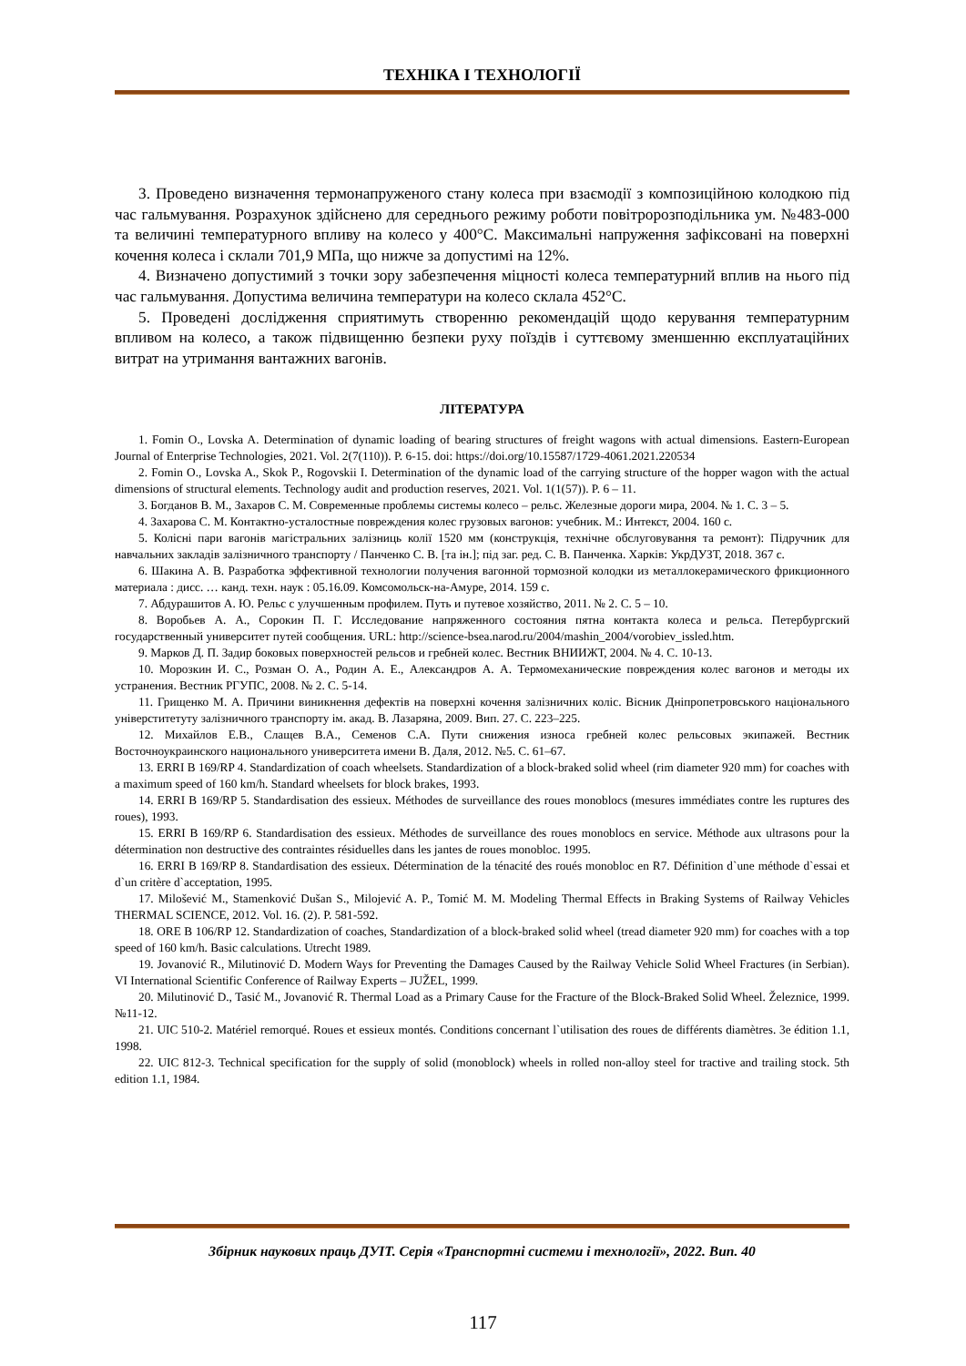ТЕХНІКА І ТЕХНОЛОГІЇ
3. Проведено визначення термонапруженого стану колеса при взаємодії з композиційною колодкою під час гальмування. Розрахунок здійснено для середнього режиму роботи повітророзподільника ум. №483-000 та величині температурного впливу на колесо у 400°С. Максимальні напруження зафіксовані на поверхні кочення колеса і склали 701,9 МПа, що нижче за допустимі на 12%.
4. Визначено допустимий з точки зору забезпечення міцності колеса температурний вплив на нього під час гальмування. Допустима величина температури на колесо склала 452°С.
5. Проведені дослідження сприятимуть створенню рекомендацій щодо керування температурним впливом на колесо, а також підвищенню безпеки руху поїздів і суттєвому зменшенню експлуатаційних витрат на утримання вантажних вагонів.
ЛІТЕРАТУРА
1. Fomin O., Lovska A. Determination of dynamic loading of bearing structures of freight wagons with actual dimensions. Eastern-European Journal of Enterprise Technologies, 2021. Vol. 2(7(110)). P. 6-15. doi: https://doi.org/10.15587/1729-4061.2021.220534
2. Fomin O., Lovska A., Skok P., Rogovskii I. Determination of the dynamic load of the carrying structure of the hopper wagon with the actual dimensions of structural elements. Technology audit and production reserves, 2021. Vol. 1(1(57)). P. 6 – 11.
3. Богданов В. М., Захаров С. М. Современные проблемы системы колесо – рельс. Железные дороги мира, 2004. № 1. С. 3 – 5.
4. Захарова С. М. Контактно-усталостные повреждения колес грузовых вагонов: учебник. М.: Интекст, 2004. 160 с.
5. Колісні пари вагонів магістральних залізниць колії 1520 мм (конструкція, технічне обслуговування та ремонт): Підручник для навчальних закладів залізничного транспорту / Панченко С. В. [та ін.]; під заг. ред. С. В. Панченка. Харків: УкрДУЗТ, 2018. 367 с.
6. Шакина А. В. Разработка эффективной технологии получения вагонной тормозной колодки из металлокерамического фрикционного материала : дисс. … канд. техн. наук : 05.16.09. Комсомольск-на-Амуре, 2014. 159 с.
7. Абдурашитов А. Ю. Рельс с улучшенным профилем. Путь и путевое хозяйство, 2011. № 2. С. 5 – 10.
8. Воробьев А. А., Сорокин П. Г. Исследование напряженного состояния пятна контакта колеса и рельса. Петербургский государственный университет путей сообщения. URL: http://science-bsea.narod.ru/2004/mashin_2004/vorobiev_issled.htm.
9. Марков Д. П. Задир боковых поверхностей рельсов и гребней колес. Вестник ВНИИЖТ, 2004. № 4. С. 10-13.
10. Морозкин И. С., Розман О. А., Родин А. Е., Александров А. А. Термомеханические повреждения колес вагонов и методы их устранения. Вестник РГУПС, 2008. № 2. С. 5-14.
11. Грищенко М. А. Причини виникнення дефектів на поверхні кочення залізничних коліс. Вісник Дніпропетровського національного універститетуту залізничного транспорту ім. акад. В. Лазаряна, 2009. Вип. 27. С. 223–225.
12. Михайлов Е.В., Слащев В.А., Семенов С.А. Пути снижения износа гребней колес рельсовых экипажей. Вестник Восточноукраинского национального университета имени В. Даля, 2012. №5. С. 61–67.
13. ERRI B 169/RP 4. Standardization of coach wheelsets. Standardization of a block-braked solid wheel (rim diameter 920 mm) for coaches with a maximum speed of 160 km/h. Standard wheelsets for block brakes, 1993.
14. ERRI B 169/RP 5. Standardisation des essieux. Méthodes de surveillance des roues monoblocs (mesures immédiates contre les ruptures des roues), 1993.
15. ERRI B 169/RP 6. Standardisation des essieux. Méthodes de surveillance des roues monoblocs en service. Méthode aux ultrasons pour la détermination non destructive des contraintes résiduelles dans les jantes de roues monobloc. 1995.
16. ERRI B 169/RP 8. Standardisation des essieux. Détermination de la ténacité des roués monobloc en R7. Définition d`une méthode d`essai et d`un critère d`acceptation, 1995.
17. Milošević M., Stamenković Dušan S., Milojević A. P., Tomić M. M. Modeling Thermal Effects in Braking Systems of Railway Vehicles THERMAL SCIENCE, 2012. Vol. 16. (2). P. 581-592.
18. ORE B 106/RP 12. Standardization of coaches, Standardization of a block-braked solid wheel (tread diameter 920 mm) for coaches with a top speed of 160 km/h. Basic calculations. Utrecht 1989.
19. Jovanović R., Milutinović D. Modern Ways for Preventing the Damages Caused by the Railway Vehicle Solid Wheel Fractures (in Serbian). VI International Scientific Conference of Railway Experts – JUŽEL, 1999.
20. Milutinović D., Tasić M., Jovanović R. Thermal Load as a Primary Cause for the Fracture of the Block-Braked Solid Wheel. Železnice, 1999. №11-12.
21. UIC 510-2. Matériel remorqué. Roues et essieux montés. Conditions concernant l`utilisation des roues de différents diamètres. 3e édition 1.1, 1998.
22. UIC 812-3. Technical specification for the supply of solid (monoblock) wheels in rolled non-alloy steel for tractive and trailing stock. 5th edition 1.1, 1984.
Збірник наукових праць ДУІТ. Серія «Транспортні системи і технології», 2022. Вип. 40
117